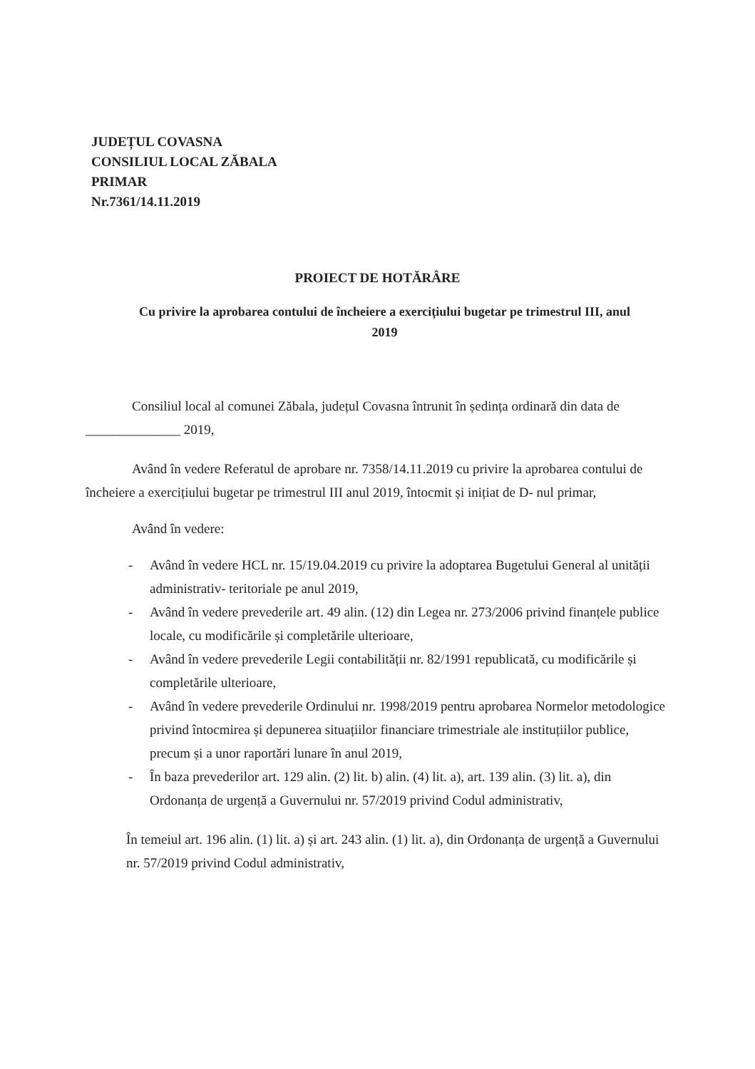JUDEȚUL COVASNA
CONSILIUL LOCAL ZĂBALA
PRIMAR
Nr.7361/14.11.2019
PROIECT DE HOTĂRÂRE
Cu privire la aprobarea contului de încheiere a exercițiului bugetar pe trimestrul III, anul 2019
Consiliul local al comunei Zăbala, județul Covasna întrunit în ședința ordinară din data de ______________ 2019,
Având în vedere Referatul de aprobare nr. 7358/14.11.2019 cu privire la aprobarea contului de încheiere a exercițiului bugetar pe trimestrul III anul 2019, întocmit și inițiat de D- nul primar,
Având în vedere:
- Având în vedere HCL nr. 15/19.04.2019 cu privire la adoptarea Bugetului General al unității administrativ- teritoriale pe anul 2019,
- Având în vedere prevederile art. 49 alin. (12) din Legea nr. 273/2006 privind finanțele publice locale, cu modificările și completările ulterioare,
- Având în vedere prevederile Legii contabilității nr. 82/1991 republicată, cu modificările și completările ulterioare,
- Având în vedere prevederile Ordinului nr. 1998/2019 pentru aprobarea Normelor metodologice privind întocmirea și depunerea situațiilor financiare trimestriale ale instituțiilor publice, precum și a unor raportări lunare în anul 2019,
- În baza prevederilor art. 129 alin. (2) lit. b) alin. (4) lit. a), art. 139 alin. (3) lit. a), din Ordonanța de urgență a Guvernului nr. 57/2019 privind Codul administrativ,
În temeiul art. 196 alin. (1) lit. a) și art. 243 alin. (1) lit. a), din Ordonanța de urgență a Guvernului nr. 57/2019 privind Codul administrativ,